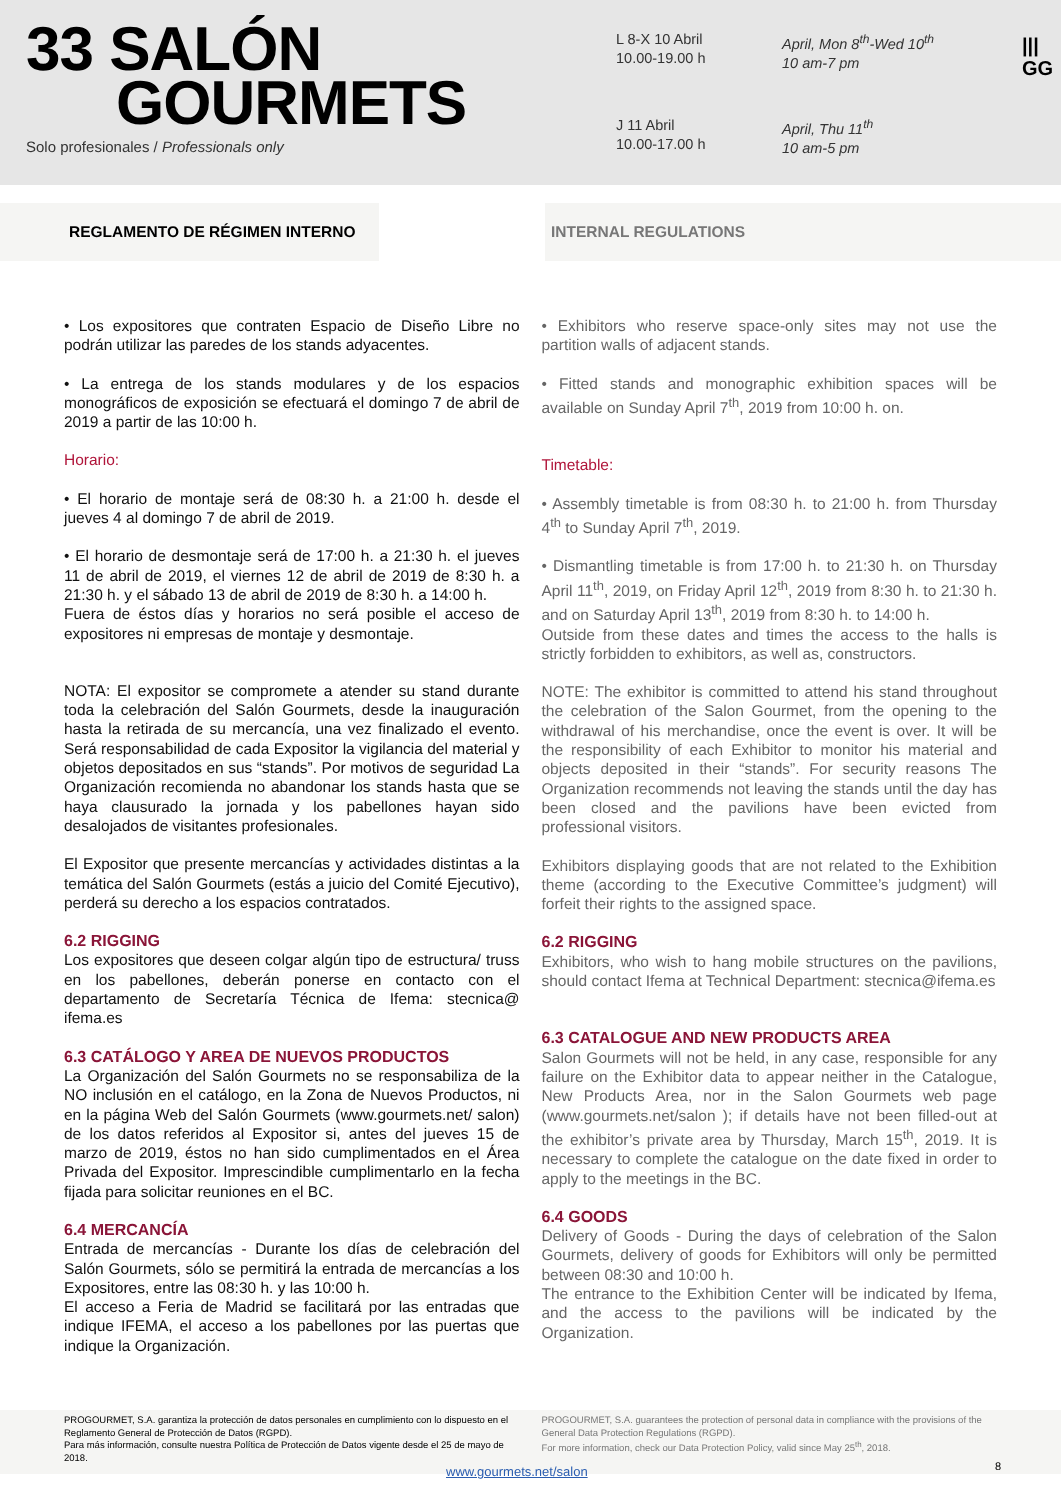33 SALÓN
GOURMETS
Solo profesionales / Professionals only
L 8-X 10 Abril
10.00-19.00 h
April, Mon 8<sup>th</sup>-Wed 10<sup>th</sup>
10 am-7 pm
J 11 Abril
10.00-17.00 h
April, Thu 11<sup>th</sup>
10 am-5 pm
|||
GG
REGLAMENTO DE RÉGIMEN INTERNO INTERNAL REGULATIONS
• Los expositores que contraten Espacio de Diseño Libre no podrán utilizar las paredes de los stands adyacentes.
• La entrega de los stands modulares y de los espacios monográficos de exposición se efectuará el domingo 7 de abril de 2019 a partir de las 10:00 h.
Horario:
• El horario de montaje será de 08:30 h. a 21:00 h. desde el jueves 4 al domingo 7 de abril de 2019.
• El horario de desmontaje será de 17:00 h. a 21:30 h. el jueves 11 de abril de 2019, el viernes 12 de abril de 2019 de 8:30 h. a 21:30 h. y el sábado 13 de abril de 2019 de 8:30 h. a 14:00 h.
Fuera de éstos días y horarios no será posible el acceso de expositores ni empresas de montaje y desmontaje.
NOTA: El expositor se compromete a atender su stand durante toda la celebración del Salón Gourmets, desde la inauguración hasta la retirada de su mercancía, una vez finalizado el evento. Será responsabilidad de cada Expositor la vigilancia del material y objetos depositados en sus “stands”. Por motivos de seguridad La Organización recomienda no abandonar los stands hasta que se haya clausurado la jornada y los pabellones hayan sido desalojados de visitantes profesionales.
El Expositor que presente mercancías y actividades distintas a la temática del Salón Gourmets (estás a juicio del Comité Ejecutivo), perderá su derecho a los espacios contratados.
6.2 RIGGING
Los expositores que deseen colgar algún tipo de estructura/ truss en los pabellones, deberán ponerse en contacto con el departamento de Secretaría Técnica de Ifema: stecnica@ ifema.es
6.3 CATÁLOGO Y AREA DE NUEVOS PRODUCTOS
La Organización del Salón Gourmets no se responsabiliza de la NO inclusión en el catálogo, en la Zona de Nuevos Productos, ni en la página Web del Salón Gourmets (www.gourmets.net/ salon) de los datos referidos al Expositor si, antes del jueves 15 de marzo de 2019, éstos no han sido cumplimentados en el Área Privada del Expositor. Imprescindible cumplimentarlo en la fecha fijada para solicitar reuniones en el BC.
6.4 MERCANCÍA
Entrada de mercancías - Durante los días de celebración del Salón Gourmets, sólo se permitirá la entrada de mercancías a los Expositores, entre las 08:30 h. y las 10:00 h.
El acceso a Feria de Madrid se facilitará por las entradas que indique IFEMA, el acceso a los pabellones por las puertas que indique la Organización.
• Exhibitors who reserve space-only sites may not use the partition walls of adjacent stands.
• Fitted stands and monographic exhibition spaces will be available on Sunday April 7<sup>th</sup>, 2019 from 10:00 h. on.
Timetable:
• Assembly timetable is from 08:30 h. to 21:00 h. from Thursday 4<sup>th</sup> to Sunday April 7<sup>th</sup>, 2019.
• Dismantling timetable is from 17:00 h. to 21:30 h. on Thursday April 11<sup>th</sup>, 2019, on Friday April 12<sup>th</sup>, 2019 from 8:30 h. to 21:30 h. and on Saturday April 13<sup>th</sup>, 2019 from 8:30 h. to 14:00 h.
Outside from these dates and times the access to the halls is strictly forbidden to exhibitors, as well as, constructors.
NOTE: The exhibitor is committed to attend his stand throughout the celebration of the Salon Gourmet, from the opening to the withdrawal of his merchandise, once the event is over. It will be the responsibility of each Exhibitor to monitor his material and objects deposited in their “stands”. For security reasons The Organization recommends not leaving the stands until the day has been closed and the pavilions have been evicted from professional visitors.
Exhibitors displaying goods that are not related to the Exhibition theme (according to the Executive Committee’s judgment) will forfeit their rights to the assigned space.
6.2 RIGGING
Exhibitors, who wish to hang mobile structures on the pavilions, should contact Ifema at Technical Department: stecnica@ifema.es
6.3 CATALOGUE AND NEW PRODUCTS AREA
Salon Gourmets will not be held, in any case, responsible for any failure on the Exhibitor data to appear neither in the Catalogue, New Products Area, nor in the Salon Gourmets web page (www.gourmets.net/salon ); if details have not been filled-out at the exhibitor’s private area by Thursday, March 15<sup>th</sup>, 2019. It is necessary to complete the catalogue on the date fixed in order to apply to the meetings in the BC.
6.4 GOODS
Delivery of Goods - During the days of celebration of the Salon Gourmets, delivery of goods for Exhibitors will only be permitted between 08:30 and 10:00 h.
The entrance to the Exhibition Center will be indicated by Ifema, and the access to the pavilions will be indicated by the Organization.
PROGOURMET, S.A. garantiza la protección de datos personales en cumplimiento con lo dispuesto en el Reglamento General de Protección de Datos (RGPD).
Para más información, consulte nuestra Política de Protección de Datos vigente desde el 25 de mayo de 2018.
PROGOURMET, S.A. guarantees the protection of personal data in compliance with the provisions of the General Data Protection Regulations (RGPD).
For more information, check our Data Protection Policy, valid since May 25<sup>th</sup>, 2018.
www.gourmets.net/salon 8